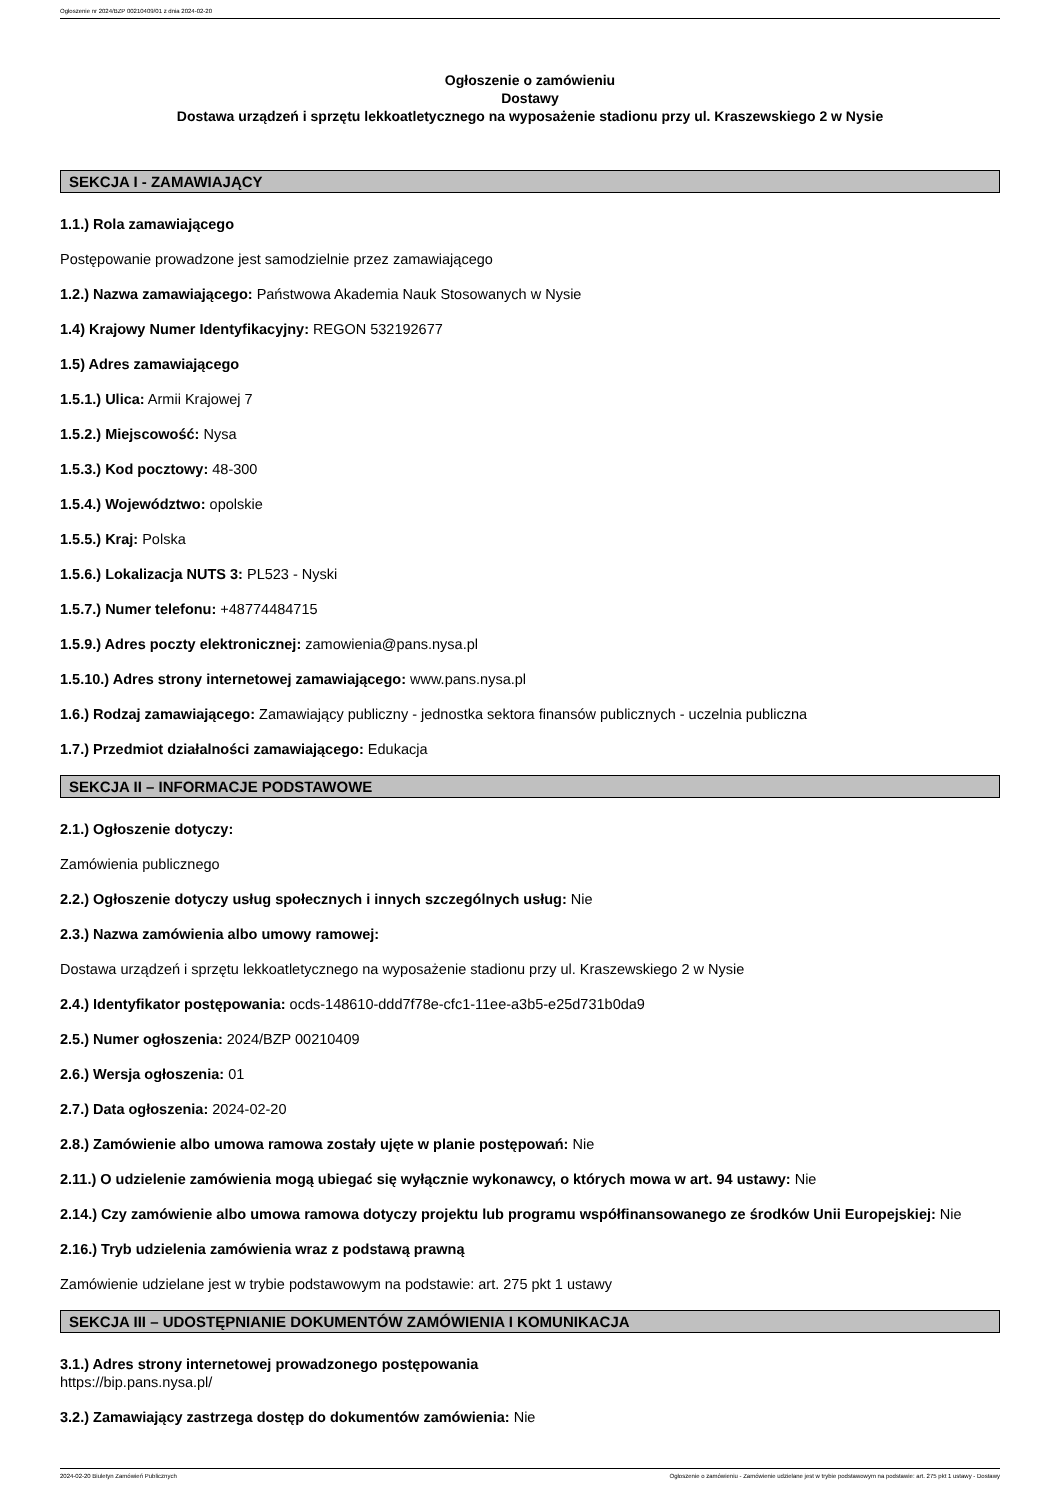Ogłoszenie nr 2024/BZP 00210409/01 z dnia 2024-02-20
Ogłoszenie o zamówieniu
Dostawy
Dostawa urządzeń i sprzętu lekkoatletycznego na wyposażenie stadionu przy ul. Kraszewskiego 2 w Nysie
SEKCJA I - ZAMAWIAJĄCY
1.1.) Rola zamawiającego
Postępowanie prowadzone jest samodzielnie przez zamawiającego
1.2.) Nazwa zamawiającego: Państwowa Akademia Nauk Stosowanych w Nysie
1.4) Krajowy Numer Identyfikacyjny: REGON 532192677
1.5) Adres zamawiającego
1.5.1.) Ulica: Armii Krajowej 7
1.5.2.) Miejscowość: Nysa
1.5.3.) Kod pocztowy: 48-300
1.5.4.) Województwo: opolskie
1.5.5.) Kraj: Polska
1.5.6.) Lokalizacja NUTS 3: PL523 - Nyski
1.5.7.) Numer telefonu: +48774484715
1.5.9.) Adres poczty elektronicznej: zamowienia@pans.nysa.pl
1.5.10.) Adres strony internetowej zamawiającego: www.pans.nysa.pl
1.6.) Rodzaj zamawiającego: Zamawiający publiczny - jednostka sektora finansów publicznych - uczelnia publiczna
1.7.) Przedmiot działalności zamawiającego: Edukacja
SEKCJA II – INFORMACJE PODSTAWOWE
2.1.) Ogłoszenie dotyczy:
Zamówienia publicznego
2.2.) Ogłoszenie dotyczy usług społecznych i innych szczególnych usług: Nie
2.3.) Nazwa zamówienia albo umowy ramowej:
Dostawa urządzeń i sprzętu lekkoatletycznego na wyposażenie stadionu przy ul. Kraszewskiego 2 w Nysie
2.4.) Identyfikator postępowania: ocds-148610-ddd7f78e-cfc1-11ee-a3b5-e25d731b0da9
2.5.) Numer ogłoszenia: 2024/BZP 00210409
2.6.) Wersja ogłoszenia: 01
2.7.) Data ogłoszenia: 2024-02-20
2.8.) Zamówienie albo umowa ramowa zostały ujęte w planie postępowań: Nie
2.11.) O udzielenie zamówienia mogą ubiegać się wyłącznie wykonawcy, o których mowa w art. 94 ustawy: Nie
2.14.) Czy zamówienie albo umowa ramowa dotyczy projektu lub programu współfinansowanego ze środków Unii Europejskiej: Nie
2.16.) Tryb udzielenia zamówienia wraz z podstawą prawną
Zamówienie udzielane jest w trybie podstawowym na podstawie: art. 275 pkt 1 ustawy
SEKCJA III – UDOSTĘPNIANIE DOKUMENTÓW ZAMÓWIENIA I KOMUNIKACJA
3.1.) Adres strony internetowej prowadzonego postępowania
https://bip.pans.nysa.pl/
3.2.) Zamawiający zastrzega dostęp do dokumentów zamówienia: Nie
2024-02-20 Biuletyn Zamówień Publicznych Ogłoszenie o zamówieniu - Zamówienie udzielane jest w trybie podstawowym na podstawie: art. 275 pkt 1 ustawy - Dostawy